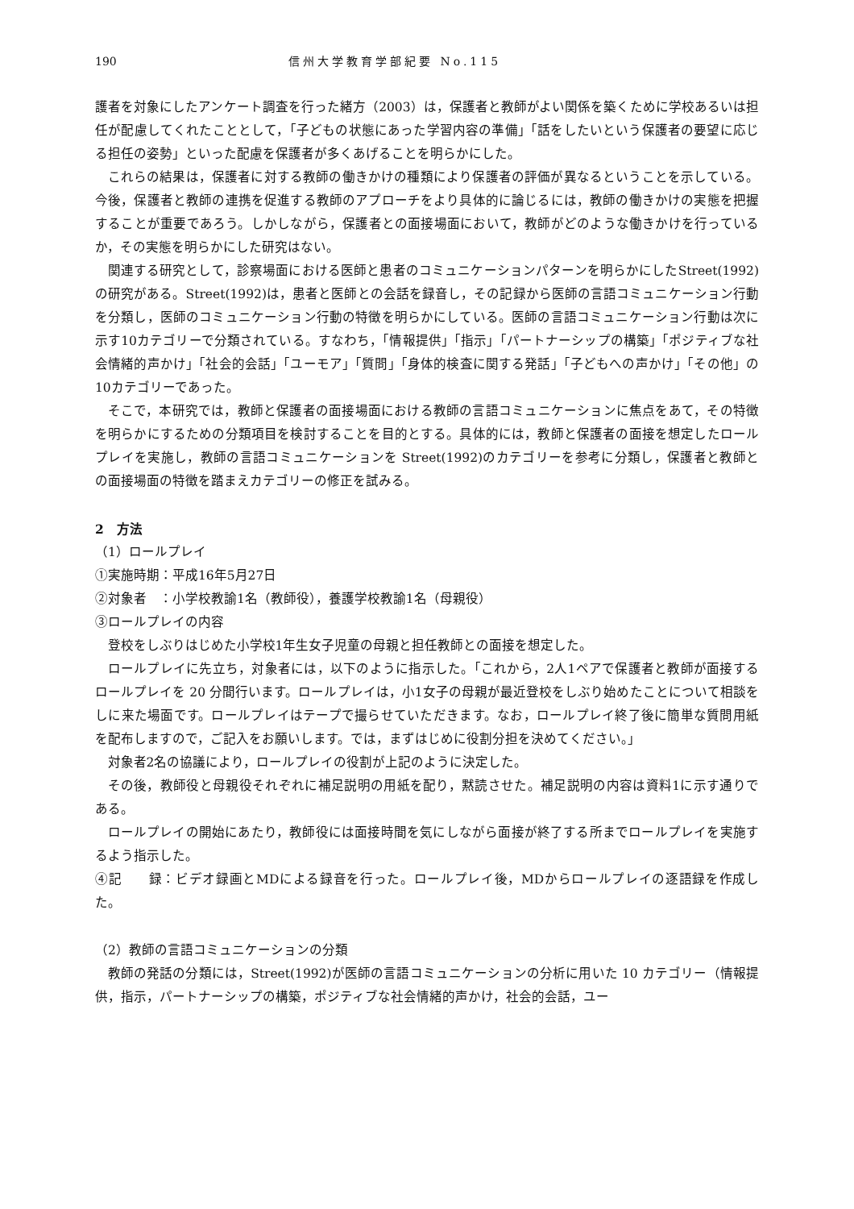190 信州大学教育学部紀要 No.115
護者を対象にしたアンケート調査を行った緒方（2003）は，保護者と教師がよい関係を築くために学校あるいは担任が配慮してくれたこととして，「子どもの状態にあった学習内容の準備」「話をしたいという保護者の要望に応じる担任の姿勢」といった配慮を保護者が多くあげることを明らかにした。
これらの結果は，保護者に対する教師の働きかけの種類により保護者の評価が異なるということを示している。今後，保護者と教師の連携を促進する教師のアプローチをより具体的に論じるには，教師の働きかけの実態を把握することが重要であろう。しかしながら，保護者との面接場面において，教師がどのような働きかけを行っているか，その実態を明らかにした研究はない。
関連する研究として，診察場面における医師と患者のコミュニケーションパターンを明らかにしたStreet(1992)の研究がある。Street(1992)は，患者と医師との会話を録音し，その記録から医師の言語コミュニケーション行動を分類し，医師のコミュニケーション行動の特徴を明らかにしている。医師の言語コミュニケーション行動は次に示す10カテゴリーで分類されている。すなわち，「情報提供」「指示」「パートナーシップの構築」「ポジティブな社会情緒的声かけ」「社会的会話」「ユーモア」「質問」「身体的検査に関する発話」「子どもへの声かけ」「その他」の10カテゴリーであった。
そこで，本研究では，教師と保護者の面接場面における教師の言語コミュニケーションに焦点をあて，その特徴を明らかにするための分類項目を検討することを目的とする。具体的には，教師と保護者の面接を想定したロールプレイを実施し，教師の言語コミュニケーションを Street(1992)のカテゴリーを参考に分類し，保護者と教師との面接場面の特徴を踏まえカテゴリーの修正を試みる。
2　方法
（1）ロールプレイ
①実施時期：平成16年5月27日
②対象者　：小学校教諭1名（教師役），養護学校教諭1名（母親役）
③ロールプレイの内容
登校をしぶりはじめた小学校1年生女子児童の母親と担任教師との面接を想定した。
ロールプレイに先立ち，対象者には，以下のように指示した。「これから，2人1ペアで保護者と教師が面接するロールプレイを 20 分間行います。ロールプレイは，小1女子の母親が最近登校をしぶり始めたことについて相談をしに来た場面です。ロールプレイはテープで撮らせていただきます。なお，ロールプレイ終了後に簡単な質問用紙を配布しますので，ご記入をお願いします。では，まずはじめに役割分担を決めてください。」
対象者2名の協議により，ロールプレイの役割が上記のように決定した。
その後，教師役と母親役それぞれに補足説明の用紙を配り，黙読させた。補足説明の内容は資料1に示す通りである。
ロールプレイの開始にあたり，教師役には面接時間を気にしながら面接が終了する所までロールプレイを実施するよう指示した。
④記　　録：ビデオ録画とMDによる録音を行った。ロールプレイ後，MDからロールプレイの逐語録を作成した。
（2）教師の言語コミュニケーションの分類
教師の発話の分類には，Street(1992)が医師の言語コミュニケーションの分析に用いた 10 カテゴリー（情報提供，指示，パートナーシップの構築，ポジティブな社会情緒的声かけ，社会的会話，ユー